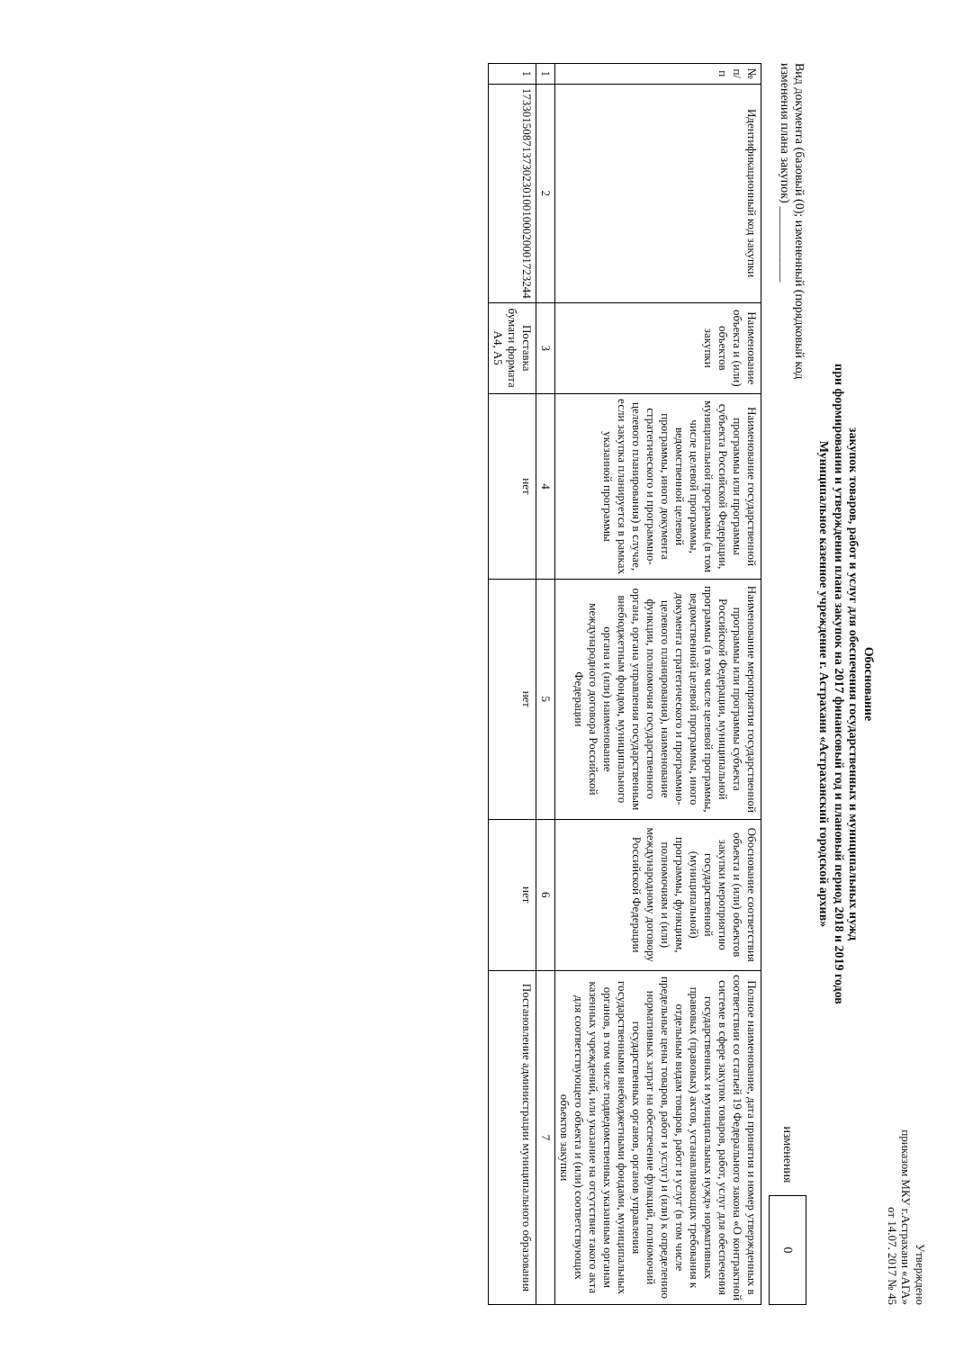Утверждено
приказом МКУ г.Астрахани «АГА»
от 14.07. 2017 № 45
Обоснование
закупок товаров, работ и услуг для обеспечения государственных и муниципальных нужд
при формировании и утверждении плана закупок на 2017 финансовый год и плановый период 2018 и 2019 годов
Муниципальное казенное учреждение г. Астрахани «Астраханский городской архив»
Вид документа (базовый (0); измененный (порядковый код
изменения плана закупок) ____________ изменения 0
| № п/п | Идентификационный код закупки | Наименование объекта и (или) объектов закупки | Наименование государственной программы или программы субъекта Российской Федерации, муниципальной программы (в том числе целевой программы, ведомственной целевой программы, иного документа стратегического и программно-целевого планирования) в случае, если закупка планируется в рамках указанной программы | Наименование мероприятия государственной программы или программы субъекта Российской Федерации, муниципальной программы (в том числе целевой программы, ведомственной целевой программы, иного документа стратегического и программно-целевого планирования), наименование функции, полномочия государственного органа, органа управления государственным внебюджетным фондом, муниципального органа и (или) наименование международного договора Российской Федерации | Обоснование соответствия объекта и (или) объектов закупки мероприятию государственной (муниципальной) программы, функциям, полномочиям и (или) международному договору Российской Федерации | Полное наименование, дата принятия и номер утвержденных в соответствии со статьей 19 Федерального закона «О контрактной системе в сфере закупок товаров, работ, услуг для обеспечения государственных и муниципальных нужд» нормативных правовых (правовых) актов, устанавливающих требования к отдельным видам товаров, работ и услуг (в том числе предельные цены товаров, работ и услуг) и (или) к определению нормативных затрат на обеспечение функций, полномочий государственных органов, органов управления государственными внебюджетными фондами, муниципальных органов, в том числе подведомственных указанным органам казенных учреждений, или указание на отсутствие такого акта для соответствующего объекта и (или) соответствующих объектов закупки |
| --- | --- | --- | --- | --- | --- | --- |
| 1 | 2 | 3 | 4 | 5 | 6 | 7 |
| 1 | 173301508713730230100100020001723244 | Поставка бумаги формата А4, А5 | нет | нет | нет | Постановление администрации муниципального образования |